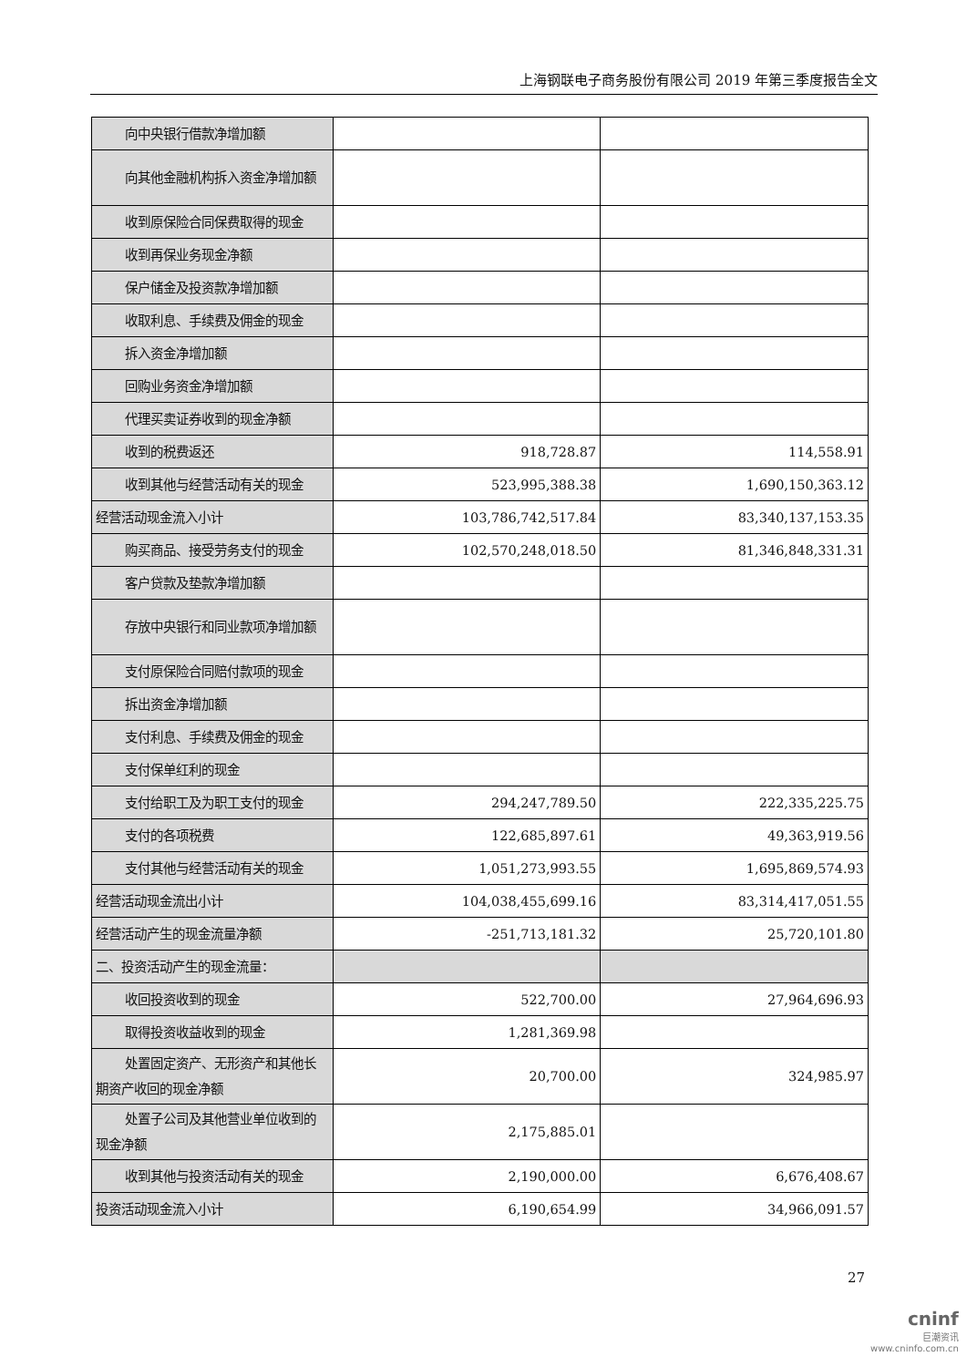上海钢联电子商务股份有限公司 2019 年第三季度报告全文
| 向中央银行借款净增加额 | | |
| 向其他金融机构拆入资金净增加额 | | |
| 收到原保险合同保费取得的现金 | | |
| 收到再保业务现金净额 | | |
| 保户储金及投资款净增加额 | | |
| 收取利息、手续费及佣金的现金 | | |
| 拆入资金净增加额 | | |
| 回购业务资金净增加额 | | |
| 代理买卖证券收到的现金净额 | | |
| 收到的税费返还 | 918,728.87 | 114,558.91 |
| 收到其他与经营活动有关的现金 | 523,995,388.38 | 1,690,150,363.12 |
| 经营活动现金流入小计 | 103,786,742,517.84 | 83,340,137,153.35 |
| 购买商品、接受劳务支付的现金 | 102,570,248,018.50 | 81,346,848,331.31 |
| 客户贷款及垫款净增加额 | | |
| 存放中央银行和同业款项净增加额 | | |
| 支付原保险合同赔付款项的现金 | | |
| 拆出资金净增加额 | | |
| 支付利息、手续费及佣金的现金 | | |
| 支付保单红利的现金 | | |
| 支付给职工及为职工支付的现金 | 294,247,789.50 | 222,335,225.75 |
| 支付的各项税费 | 122,685,897.61 | 49,363,919.56 |
| 支付其他与经营活动有关的现金 | 1,051,273,993.55 | 1,695,869,574.93 |
| 经营活动现金流出小计 | 104,038,455,699.16 | 83,314,417,051.55 |
| 经营活动产生的现金流量净额 | -251,713,181.32 | 25,720,101.80 |
| 二、投资活动产生的现金流量： | | |
| 收回投资收到的现金 | 522,700.00 | 27,964,696.93 |
| 取得投资收益收到的现金 | 1,281,369.98 | |
| 处置固定资产、无形资产和其他长期资产收回的现金净额 | 20,700.00 | 324,985.97 |
| 处置子公司及其他营业单位收到的现金净额 | 2,175,885.01 | |
| 收到其他与投资活动有关的现金 | 2,190,000.00 | 6,676,408.67 |
| 投资活动现金流入小计 | 6,190,654.99 | 34,966,091.57 |
27
cninf
巨潮资讯
www.cninfo.com.cn